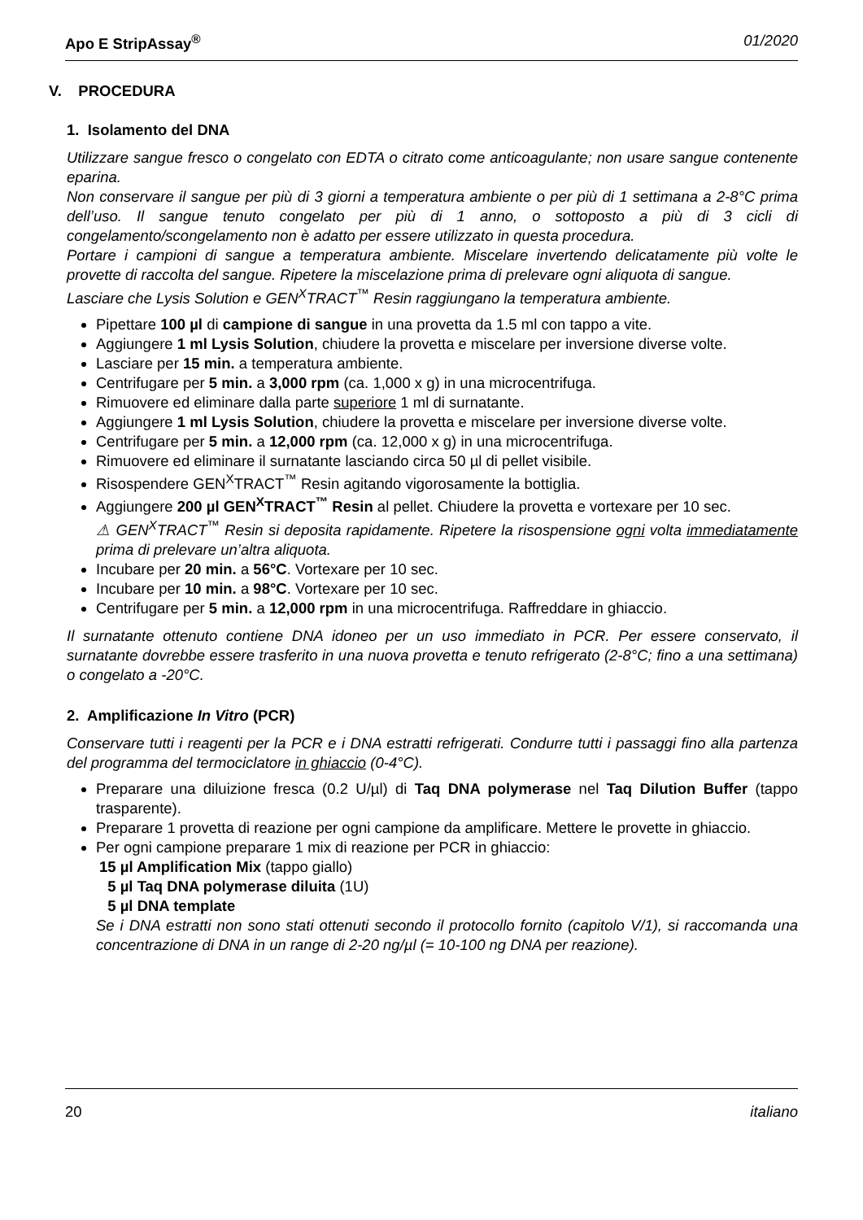Apo E StripAssay<sup>®</sup> 01/2020
V. PROCEDURA
1. Isolamento del DNA
Utilizzare sangue fresco o congelato con EDTA o citrato come anticoagulante; non usare sangue contenente eparina.
Non conservare il sangue per più di 3 giorni a temperatura ambiente o per più di 1 settimana a 2-8°C prima dell’uso. Il sangue tenuto congelato per più di 1 anno, o sottoposto a più di 3 cicli di congelamento/scongelamento non è adatto per essere utilizzato in questa procedura.
Portare i campioni di sangue a temperatura ambiente. Miscelare invertendo delicatamente più volte le provette di raccolta del sangue. Ripetere la miscelazione prima di prelevare ogni aliquota di sangue.
Lasciare che Lysis Solution e GEN<sup>X</sup>TRACT<sup>™</sup> Resin raggiungano la temperatura ambiente.
Pipettare 100 µl di campione di sangue in una provetta da 1.5 ml con tappo a vite.
Aggiungere 1 ml Lysis Solution, chiudere la provetta e miscelare per inversione diverse volte.
Lasciare per 15 min. a temperatura ambiente.
Centrifugare per 5 min. a 3,000 rpm (ca. 1,000 x g) in una microcentrifuga.
Rimuovere ed eliminare dalla parte superiore 1 ml di surnatante.
Aggiungere 1 ml Lysis Solution, chiudere la provetta e miscelare per inversione diverse volte.
Centrifugare per 5 min. a 12,000 rpm (ca. 12,000 x g) in una microcentrifuga.
Rimuovere ed eliminare il surnatante lasciando circa 50 µl di pellet visibile.
Risospendere GEN<sup>X</sup>TRACT<sup>™</sup> Resin agitando vigorosamente la bottiglia.
Aggiungere 200 µl GEN<sup>X</sup>TRACT<sup>™</sup> Resin al pellet. Chiudere la provetta e vortexare per 10 sec.
⚠ GEN<sup>X</sup>TRACT<sup>™</sup> Resin si deposita rapidamente. Ripetere la risospensione ogni volta immediatamente prima di prelevare un’altra aliquota.
Incubare per 20 min. a 56°C. Vortexare per 10 sec.
Incubare per 10 min. a 98°C. Vortexare per 10 sec.
Centrifugare per 5 min. a 12,000 rpm in una microcentrifuga. Raffreddare in ghiaccio.
Il surnatante ottenuto contiene DNA idoneo per un uso immediato in PCR. Per essere conservato, il surnatante dovrebbe essere trasferito in una nuova provetta e tenuto refrigerato (2-8°C; fino a una settimana) o congelato a -20°C.
2. Amplificazione In Vitro (PCR)
Conservare tutti i reagenti per la PCR e i DNA estratti refrigerati. Condurre tutti i passaggi fino alla partenza del programma del termociclatore in ghiaccio (0-4°C).
Preparare una diluizione fresca (0.2 U/µl) di Taq DNA polymerase nel Taq Dilution Buffer (tappo trasparente).
Preparare 1 provetta di reazione per ogni campione da amplificare. Mettere le provette in ghiaccio.
Per ogni campione preparare 1 mix di reazione per PCR in ghiaccio:
15 µl Amplification Mix (tappo giallo)
5 µl Taq DNA polymerase diluita (1U)
5 µl DNA template
Se i DNA estratti non sono stati ottenuti secondo il protocollo fornito (capitolo V/1), si raccomanda una concentrazione di DNA in un range di 2-20 ng/µl (= 10-100 ng DNA per reazione).
20 italiano